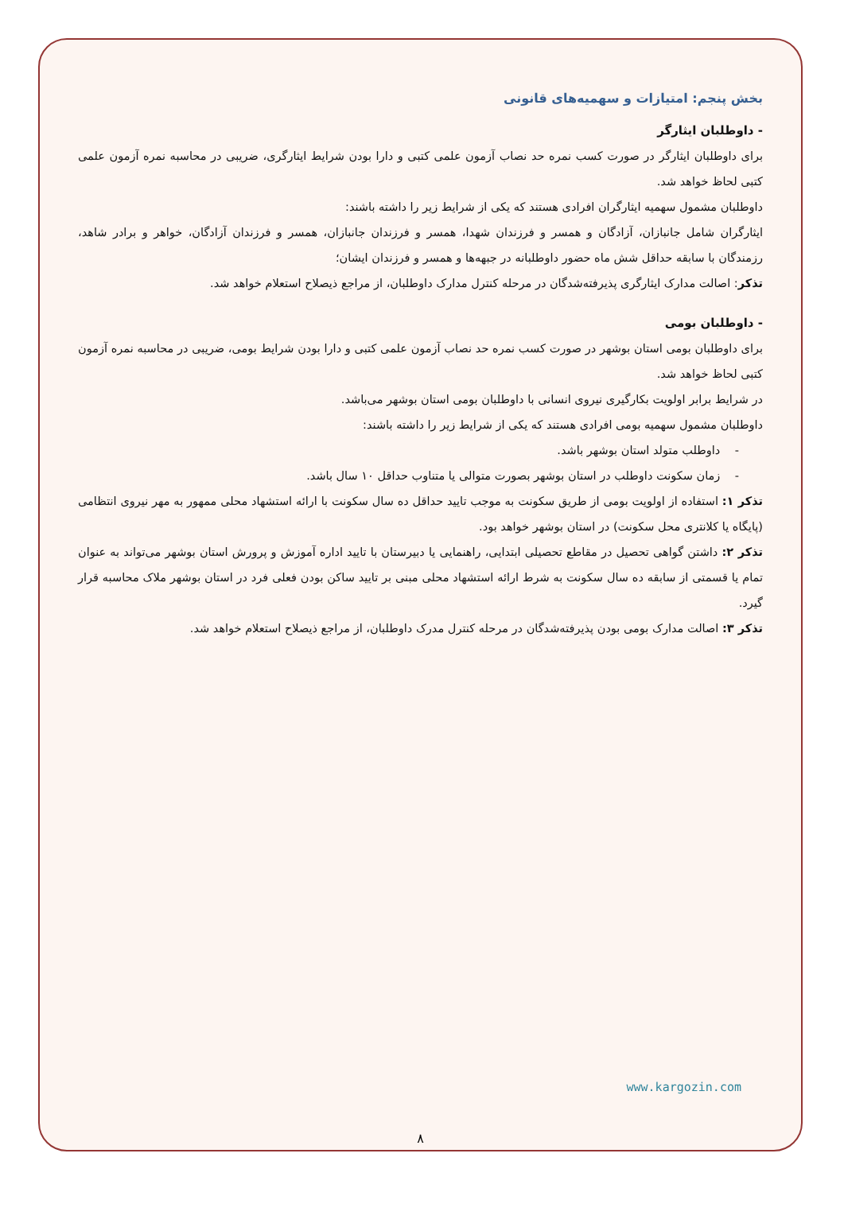بخش پنجم: امتیازات و سهمیه‌های قانونی
- داوطلبان ایثارگر
برای داوطلبان ایثارگر در صورت کسب نمره حد نصاب آزمون علمی کتبی و دارا بودن شرایط ایثارگری، ضریبی در محاسبه نمره آزمون علمی کتبی لحاظ خواهد شد.
داوطلبان مشمول سهمیه ایثارگران افرادی هستند که یکی از شرایط زیر را داشته باشند:
ایثارگران شامل جانبازان، آزادگان و همسر و فرزندان شهدا، همسر و فرزندان جانبازان، همسر و فرزندان آزادگان، خواهر و برادر شاهد، رزمندگان با سابقه حداقل شش ماه حضور داوطلبانه در جبهه‌ها و همسر و فرزندان ایشان؛
تذکر: اصالت مدارک ایثارگری پذیرفته‌شدگان در مرحله کنترل مدارک داوطلبان، از مراجع ذیصلاح استعلام خواهد شد.
- داوطلبان بومی
برای داوطلبان بومی استان بوشهر در صورت کسب نمره حد نصاب آزمون علمی کتبی و دارا بودن شرایط بومی، ضریبی در محاسبه نمره آزمون کتبی لحاظ خواهد شد.
در شرایط برابر اولویت بکارگیری نیروی انسانی با داوطلبان بومی استان بوشهر می‌باشد.
داوطلبان مشمول سهمیه بومی افرادی هستند که یکی از شرایط زیر را داشته باشند:
- داوطلب متولد استان بوشهر باشد.
- زمان سکونت داوطلب در استان بوشهر بصورت متوالی یا متناوب حداقل ۱۰ سال باشد.
تذکر ۱: استفاده از اولویت بومی از طریق سکونت به موجب تایید حداقل ده سال سکونت با ارائه استشهاد محلی ممهور به مهر نیروی انتظامی (پایگاه یا کلانتری محل سکونت) در استان بوشهر خواهد بود.
تذکر ۲: داشتن گواهی تحصیل در مقاطع تحصیلی ابتدایی، راهنمایی یا دبیرستان با تایید اداره آموزش و پرورش استان بوشهر می‌تواند به عنوان تمام یا قسمتی از سابقه ده سال سکونت به شرط ارائه استشهاد محلی مبنی بر تایید ساکن بودن فعلی فرد در استان بوشهر ملاک محاسبه قرار گیرد.
تذکر ۳: اصالت مدارک بومی بودن پذیرفته‌شدگان در مرحله کنترل مدرک داوطلبان، از مراجع ذیصلاح استعلام خواهد شد.
www.kargozin.com
۸